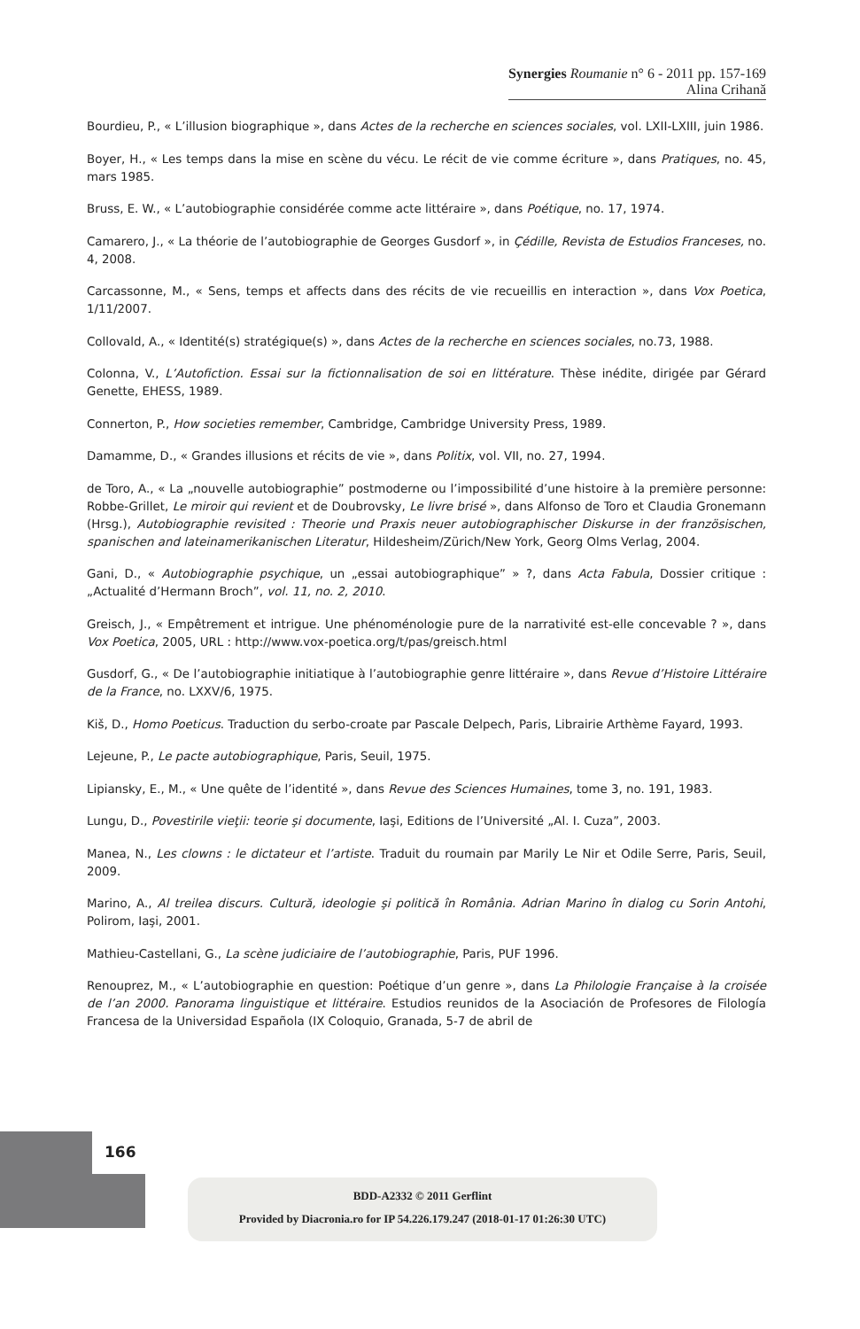Synergies Roumanie n° 6 - 2011 pp. 157-169
Alina Crihană
Bourdieu, P., « L’illusion biographique », dans Actes de la recherche en sciences sociales, vol. LXII-LXIII, juin 1986.
Boyer, H., « Les temps dans la mise en scène du vécu. Le récit de vie comme écriture », dans Pratiques, no. 45, mars 1985.
Bruss, E. W., « L’autobiographie considérée comme acte littéraire », dans Poétique, no. 17, 1974.
Camarero, J., « La théorie de l’autobiographie de Georges Gusdorf », in Çédille, Revista de Estudios Franceses, no. 4, 2008.
Carcassonne, M., « Sens, temps et affects dans des récits de vie recueillis en interaction », dans Vox Poetica, 1/11/2007.
Collovald, A., « Identité(s) stratégique(s) », dans Actes de la recherche en sciences sociales, no.73, 1988.
Colonna, V., L’Autofiction. Essai sur la fictionnalisation de soi en littérature. Thèse inédite, dirigée par Gérard Genette, EHESS, 1989.
Connerton, P., How societies remember, Cambridge, Cambridge University Press, 1989.
Damamme, D., « Grandes illusions et récits de vie », dans Politix, vol. VII, no. 27, 1994.
de Toro, A., « La „nouvelle autobiographie” postmoderne ou l’impossibilité d’une histoire à la première personne: Robbe-Grillet, Le miroir qui revient et de Doubrovsky, Le livre brisé », dans Alfonso de Toro et Claudia Gronemann (Hrsg.), Autobiographie revisited : Theorie und Praxis neuer autobiographischer Diskurse in der französischen, spanischen and lateinamerikanischen Literatur, Hildesheim/Zürich/New York, Georg Olms Verlag, 2004.
Gani, D., « Autobiographie psychique, un „essai autobiographique” » ?, dans Acta Fabula, Dossier critique : „Actualité d’Hermann Broch”, vol. 11, no. 2, 2010.
Greisch, J., « Empêtrement et intrigue. Une phénoménologie pure de la narrativité est-elle concevable ? », dans Vox Poetica, 2005, URL : http://www.vox-poetica.org/t/pas/greisch.html
Gusdorf, G., « De l’autobiographie initiatique à l’autobiographie genre littéraire », dans Revue d’Histoire Littéraire de la France, no. LXXV/6, 1975.
Kiš, D., Homo Poeticus. Traduction du serbo-croate par Pascale Delpech, Paris, Librairie Arthème Fayard, 1993.
Lejeune, P., Le pacte autobiographique, Paris, Seuil, 1975.
Lipiansky, E., M., « Une quête de l’identité », dans Revue des Sciences Humaines, tome 3, no. 191, 1983.
Lungu, D., Povestirile vieţii: teorie şi documente, Iaşi, Editions de l’Université „Al. I. Cuza”, 2003.
Manea, N., Les clowns : le dictateur et l’artiste. Traduit du roumain par Marily Le Nir et Odile Serre, Paris, Seuil, 2009.
Marino, A., Al treilea discurs. Cultură, ideologie şi politică în România. Adrian Marino în dialog cu Sorin Antohi, Polirom, Iaşi, 2001.
Mathieu-Castellani, G., La scène judiciaire de l’autobiographie, Paris, PUF 1996.
Renouprez, M., « L’autobiographie en question: Poétique d’un genre », dans La Philologie Française à la croisée de l’an 2000. Panorama linguistique et littéraire. Estudios reunidos de la Asociación de Profesores de Filología Francesa de la Universidad Española (IX Coloquio, Granada, 5-7 de abril de
166
BDD-A2332 © 2011 Gerflint
Provided by Diacronia.ro for IP 54.226.179.247 (2018-01-17 01:26:30 UTC)